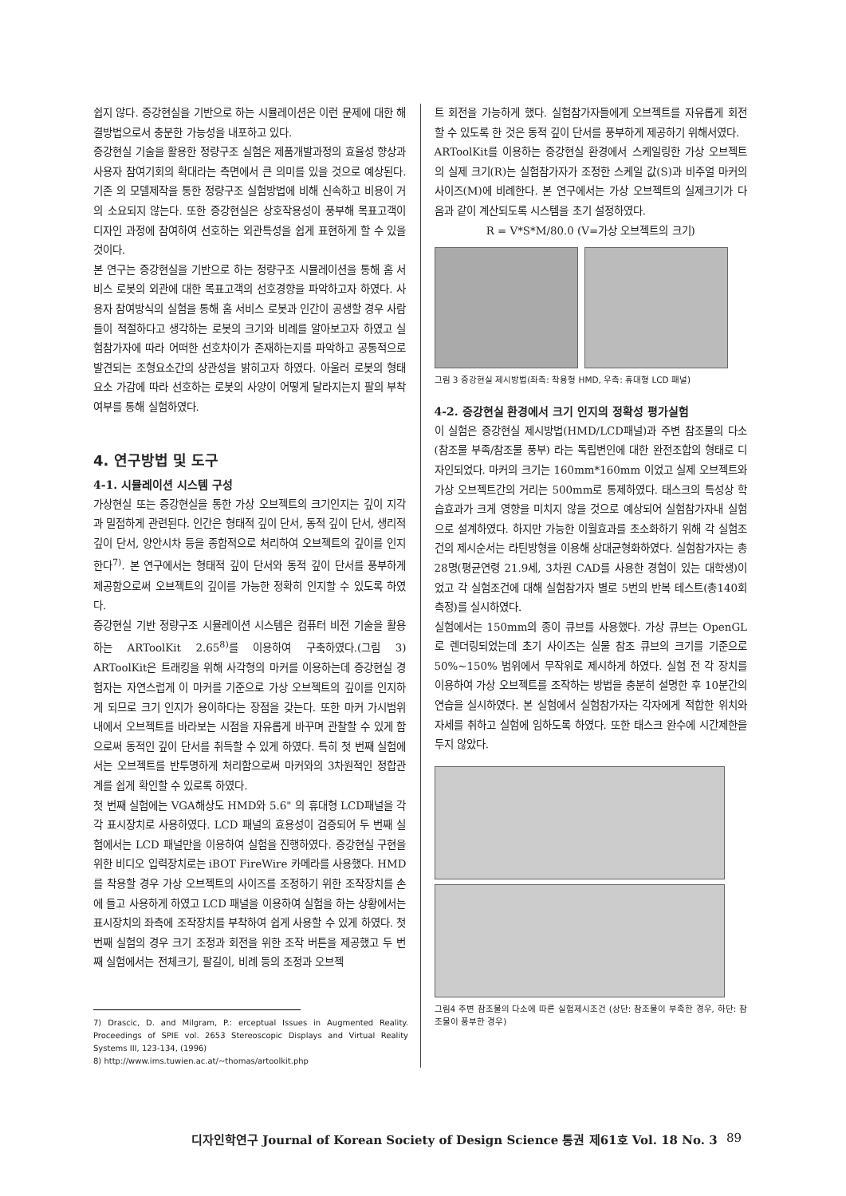쉽지 않다. 증강현실을 기반으로 하는 시뮬레이션은 이런 문제에 대한 해결방법으로서 충분한 가능성을 내포하고 있다.
증강현실 기술을 활용한 정량구조 실험은 제품개발과정의 효율성 향상과 사용자 참여기회의 확대라는 측면에서 큰 의미를 있을 것으로 예상된다. 기존 의 모델제작을 통한 정량구조 실험방법에 비해 신속하고 비용이 거의 소요되지 않는다. 또한 증강현실은 상호작용성이 풍부해 목표고객이 디자인 과정에 참여하여 선호하는 외관특성을 쉽게 표현하게 할 수 있을 것이다.
본 연구는 증강현실을 기반으로 하는 정량구조 시뮬레이션을 통해 홈 서비스 로봇의 외관에 대한 목표고객의 선호경향을 파악하고자 하였다. 사용자 참여방식의 실험을 통해 홈 서비스 로봇과 인간이 공생할 경우 사람들이 적절하다고 생각하는 로봇의 크기와 비례를 알아보고자 하였고 실험참가자에 따라 어떠한 선호차이가 존재하는지를 파악하고 공통적으로 발견되는 조형요소간의 상관성을 밝히고자 하였다. 아울러 로봇의 형태요소 가감에 따라 선호하는 로봇의 사양이 어떻게 달라지는지 팔의 부착여부를 통해 실험하였다.
4. 연구방법 및 도구
4-1. 시뮬레이션 시스템 구성
가상현실 또는 증강현실을 통한 가상 오브젝트의 크기인지는 깊이 지각과 밀접하게 관련된다. 인간은 형태적 깊이 단서, 동적 깊이 단서, 생리적 깊이 단서, 양안시차 등을 종합적으로 처리하여 오브젝트의 깊이를 인지한다<sup>7)</sup>. 본 연구에서는 형태적 깊이 단서와 동적 깊이 단서를 풍부하게 제공함으로써 오브젝트의 깊이를 가능한 정확히 인지할 수 있도록 하였다.
증강현실 기반 정량구조 시뮬레이션 시스템은 컴퓨터 비전 기술을 활용하는 ARToolKit 2.65<sup>8)</sup>를 이용하여 구축하였다.(그림 3) ARToolKit은 트래킹을 위해 사각형의 마커를 이용하는데 증강현실 경험자는 자연스럽게 이 마커를 기준으로 가상 오브젝트의 깊이를 인지하게 되므로 크기 인지가 용이하다는 장점을 갖는다. 또한 마커 가시범위 내에서 오브젝트를 바라보는 시점을 자유롭게 바꾸며 관찰할 수 있게 함으로써 동적인 깊이 단서를 취득할 수 있게 하였다. 특히 첫 번째 실험에서는 오브젝트를 반투명하게 처리함으로써 마커와의 3차원적인 정합관계를 쉽게 확인할 수 있로록 하였다.
첫 번째 실험에는 VGA해상도 HMD와 5.6" 의 휴대형 LCD패널을 각각 표시장치로 사용하였다. LCD 패널의 효용성이 검증되어 두 번째 실험에서는 LCD 패널만을 이용하여 실험을 진행하였다. 증강현실 구현을 위한 비디오 입력장치로는 iBOT FireWire 카메라를 사용했다. HMD를 착용할 경우 가상 오브젝트의 사이즈를 조정하기 위한 조작장치를 손에 들고 사용하게 하였고 LCD 패널을 이용하여 실험을 하는 상황에서는 표시장치의 좌측에 조작장치를 부착하여 쉽게 사용할 수 있게 하였다. 첫 번째 실험의 경우 크기 조정과 회전을 위한 조작 버튼을 제공했고 두 번째 실험에서는 전체크기, 팔길이, 비례 등의 조정과 오브젝
7) Drascic, D. and Milgram, P.: erceptual Issues in Augmented Reality. Proceedings of SPIE vol. 2653 Stereoscopic Displays and Virtual Reality Systems III, 123-134, (1996)
8) http://www.ims.tuwien.ac.at/~thomas/artoolkit.php
트 회전을 가능하게 했다. 실험참가자들에게 오브젝트를 자유롭게 회전할 수 있도록 한 것은 동적 깊이 단서를 풍부하게 제공하기 위해서였다.
ARToolKit를 이용하는 증강현실 환경에서 스케일링한 가상 오브젝트의 실제 크기(R)는 실험참가자가 조정한 스케일 값(S)과 비주얼 마커의 사이즈(M)에 비례한다. 본 연구에서는 가상 오브젝트의 실제크기가 다음과 같이 계산되도록 시스템을 초기 설정하였다.
R = V*S*M/80.0 (V=가상 오브젝트의 크기)
그림 3 증강현실 제시방법(좌측: 착용형 HMD, 우측: 휴대형 LCD 패널)
4-2. 증강현실 환경에서 크기 인지의 정확성 평가실험
이 실험은 증강현실 제시방법(HMD/LCD패널)과 주변 참조물의 다소(참조물 부족/참조물 풍부) 라는 독립변인에 대한 완전조합의 형태로 디자인되었다. 마커의 크기는 160mm*160mm 이었고 실제 오브젝트와 가상 오브젝트간의 거리는 500mm로 통제하였다. 태스크의 특성상 학습효과가 크게 영향을 미치지 않을 것으로 예상되어 실험참가자내 실험으로 설계하였다. 하지만 가능한 이월효과를 초소화하기 위해 각 실험조건의 제시순서는 라틴방형을 이용해 상대균형화하였다. 실험참가자는 총 28명(평균연령 21.9세, 3차원 CAD를 사용한 경험이 있는 대학생)이었고 각 실험조건에 대해 실험참가자 별로 5번의 반복 테스트(총140회 측정)를 실시하였다.
실험에서는 150mm의 종이 큐브를 사용했다. 가상 큐브는 OpenGL로 렌더링되었는데 초기 사이즈는 실물 참조 큐브의 크기를 기준으로 50%~150% 범위에서 무작위로 제시하게 하였다. 실험 전 각 장치를 이용하여 가상 오브젝트를 조작하는 방법을 충분히 설명한 후 10분간의 연습을 실시하였다. 본 실험에서 실험참가자는 각자에게 적합한 위치와 자세를 취하고 실험에 임하도록 하였다. 또한 태스크 완수에 시간제한을 두지 않았다.
그림4 주변 참조물의 다소에 따른 실험제시조건 (상단: 참조물이 부족한 경우, 하단: 참조물이 풍부한 경우)
디자인학연구 Journal of Korean Society of Design Science 통권 제61호 Vol. 18 No. 3 89